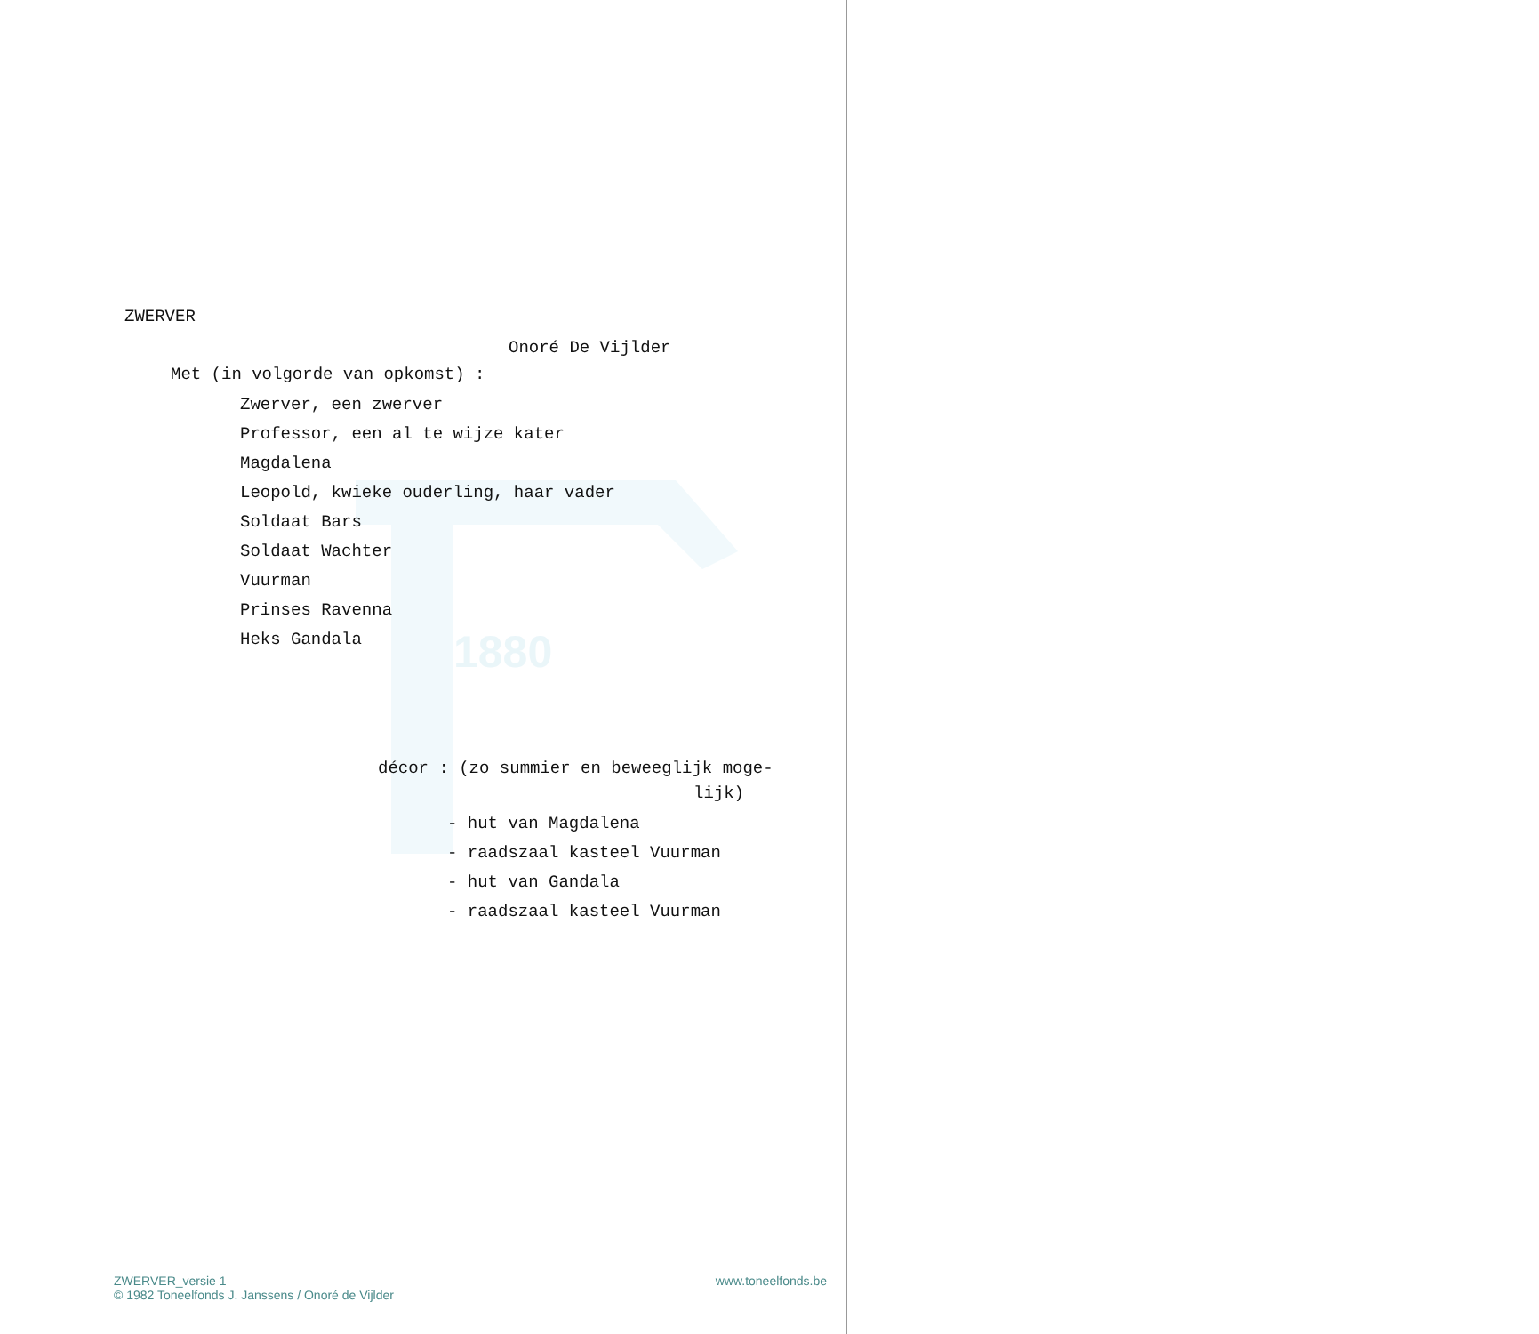1880
ZWERVER
Onoré De Vijlder
Met (in volgorde van opkomst) :
Zwerver, een zwerver
Professor, een al te wijze kater
Magdalena
Leopold, kwieke ouderling, haar vader
Soldaat Bars
Soldaat Wachter
Vuurman
Prinses Ravenna
Heks Gandala
décor : (zo summier en beweeglijk moge-
lijk)
- hut van Magdalena
- raadszaal kasteel Vuurman
- hut van Gandala
- raadszaal kasteel Vuurman
ZWERVER_versie 1
© 1982 Toneelfonds J. Janssens / Onoré de Vijlder
www.toneelfonds.be